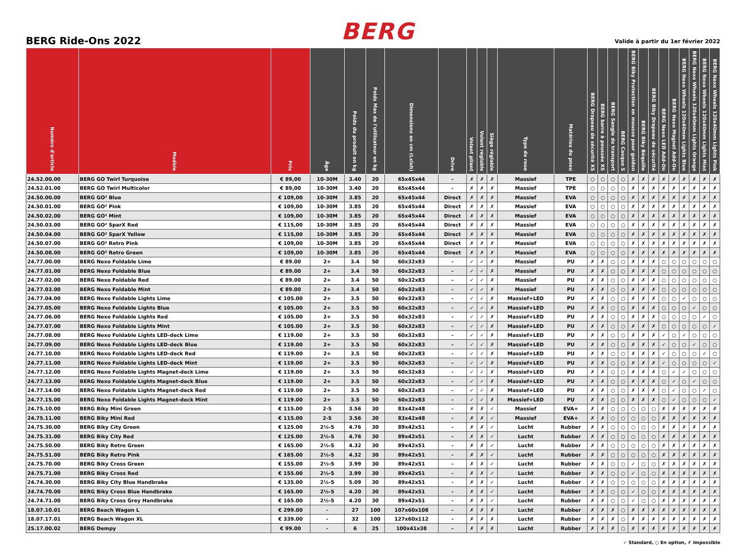BERG Ride-Ons 2022
BERG
Valide à partir du 1er février 2022
| Numéro d'article | Modèle | Prix | Âge | Poids du produit en kg | Poids Max de l'utilisateur en kg | Dimensions en cm (Lxlxh) | Drive | Volant pliant | Volant réglable | Siège réglable | Type de roue | Matériau du pneu | BERG Drapeau de sécurité XS | BERG barre à poussée XS | BERG Sangle de transport | BERG Casque S | BERG Biky Protection en mousse pour guidon | BERG Biky Béquille | BERG Biky Drapeau de sécurité | BERG Nexo LED Add-On | BERG Nexo Magnet Add-On | BERG Nexo Wheels 120x40mm Lights Blue | BERG Nexo Wheels 120x40mm Lights Orange | BERG Nexo Wheels 120x40mm Lights Mint | BERG Nexo Wheels 120x40mm Lights Pink |
| --- | --- | --- | --- | --- | --- | --- | --- | --- | --- | --- | --- | --- | --- | --- | --- | --- | --- | --- | --- | --- | --- | --- | --- | --- | --- |
| 24.52.00.00 | BERG GO Twirl Turquoise | € 89,00 | 10-30M | 3.40 | 20 | 65x45x44 | - | ✗ | ✗ | ✗ | Massief | TPE | ○ | ○ | ○ | ○ | ✗ | ✗ | ✗ | ✗ | ✗ | ✗ | ✗ | ✗ | ✗ |
| 24.52.01.00 | BERG GO Twirl Multicolor | € 89,00 | 10-30M | 3.40 | 20 | 65x45x44 | - | ✗ | ✗ | ✗ | Massief | TPE | ○ | ○ | ○ | ○ | ✗ | ✗ | ✗ | ✗ | ✗ | ✗ | ✗ | ✗ | ✗ |
| 24.50.00.00 | BERG GO² Blue | € 109,00 | 10-30M | 3.85 | 20 | 65x45x44 | Direct | ✗ | ✗ | ✗ | Massief | EVA | ○ | ○ | ○ | ○ | ✗ | ✗ | ✗ | ✗ | ✗ | ✗ | ✗ | ✗ | ✗ |
| 24.50.01.00 | BERG GO² Pink | € 109,00 | 10-30M | 3.85 | 20 | 65x45x44 | Direct | ✗ | ✗ | ✗ | Massief | EVA | ○ | ○ | ○ | ○ | ✗ | ✗ | ✗ | ✗ | ✗ | ✗ | ✗ | ✗ | ✗ |
| 24.50.02.00 | BERG GO² Mint | € 109,00 | 10-30M | 3.85 | 20 | 65x45x44 | Direct | ✗ | ✗ | ✗ | Massief | EVA | ○ | ○ | ○ | ○ | ✗ | ✗ | ✗ | ✗ | ✗ | ✗ | ✗ | ✗ | ✗ |
| 24.50.03.00 | BERG GO² SparX Red | € 115,00 | 10-30M | 3.85 | 20 | 65x45x44 | Direct | ✗ | ✗ | ✗ | Massief | EVA | ○ | ○ | ○ | ○ | ✗ | ✗ | ✗ | ✗ | ✗ | ✗ | ✗ | ✗ | ✗ |
| 24.50.04.00 | BERG GO² SparX Yellow | € 115,00 | 10-30M | 3.85 | 20 | 65x45x44 | Direct | ✗ | ✗ | ✗ | Massief | EVA | ○ | ○ | ○ | ○ | ✗ | ✗ | ✗ | ✗ | ✗ | ✗ | ✗ | ✗ | ✗ |
| 24.50.07.00 | BERG GO² Retro Pink | € 109,00 | 10-30M | 3.85 | 20 | 65x45x44 | Direct | ✗ | ✗ | ✗ | Massief | EVA | ○ | ○ | ○ | ○ | ✗ | ✗ | ✗ | ✗ | ✗ | ✗ | ✗ | ✗ | ✗ |
| 24.50.08.00 | BERG GO² Retro Green | € 109,00 | 10-30M | 3.85 | 20 | 65x45x44 | Direct | ✗ | ✗ | ✗ | Massief | EVA | ○ | ○ | ○ | ○ | ✗ | ✗ | ✗ | ✗ | ✗ | ✗ | ✗ | ✗ | ✗ |
| 24.77.00.00 | BERG Nexo Foldable Lime | € 89.00 | 2+ | 3.4 | 50 | 60x32x83 | - | ✓ | ✓ | ✗ | Massief | PU | ✗ | ✗ | ○ | ○ | ✗ | ✗ | ✗ | ○ | ○ | ○ | ○ | ○ | ○ |
| 24.77.01.00 | BERG Nexo Foldable Blue | € 89.00 | 2+ | 3.4 | 50 | 60x32x83 | - | ✓ | ✓ | ✗ | Massief | PU | ✗ | ✗ | ○ | ○ | ✗ | ✗ | ✗ | ○ | ○ | ○ | ○ | ○ | ○ |
| 24.77.02.00 | BERG Nexo Foldable Red | € 89.00 | 2+ | 3.4 | 50 | 60x32x83 | - | ✓ | ✓ | ✗ | Massief | PU | ✗ | ✗ | ○ | ○ | ✗ | ✗ | ✗ | ○ | ○ | ○ | ○ | ○ | ○ |
| 24.77.03.00 | BERG Nexo Foldable Mint | € 89.00 | 2+ | 3.4 | 50 | 60x32x83 | - | ✓ | ✓ | ✗ | Massief | PU | ✗ | ✗ | ○ | ○ | ✗ | ✗ | ✗ | ○ | ○ | ○ | ○ | ○ | ○ |
| 24.77.04.00 | BERG Nexo Foldable Lights Lime | € 105.00 | 2+ | 3.5 | 50 | 60x32x83 | - | ✓ | ✓ | ✗ | Massief+LED | PU | ✗ | ✗ | ○ | ○ | ✗ | ✗ | ✗ | ○ | ○ | ✓ | ○ | ○ | ○ |
| 24.77.05.00 | BERG Nexo Foldable Lights Blue | € 105.00 | 2+ | 3.5 | 50 | 60x32x83 | - | ✓ | ✓ | ✗ | Massief+LED | PU | ✗ | ✗ | ○ | ○ | ✗ | ✗ | ✗ | ○ | ○ | ○ | ✓ | ○ | ○ |
| 24.77.06.00 | BERG Nexo Foldable Lights Red | € 105.00 | 2+ | 3.5 | 50 | 60x32x83 | - | ✓ | ✓ | ✗ | Massief+LED | PU | ✗ | ✗ | ○ | ○ | ✗ | ✗ | ✗ | ○ | ○ | ○ | ○ | ✓ | ○ |
| 24.77.07.00 | BERG Nexo Foldable Lights Mint | € 105.00 | 2+ | 3.5 | 50 | 60x32x83 | - | ✓ | ✓ | ✗ | Massief+LED | PU | ✗ | ✗ | ○ | ○ | ✗ | ✗ | ✗ | ○ | ○ | ○ | ○ | ○ | ✓ |
| 24.77.08.00 | BERG Nexo Foldable Lights LED-deck Lime | € 119.00 | 2+ | 3.5 | 50 | 60x32x83 | - | ✓ | ✓ | ✗ | Massief+LED | PU | ✗ | ✗ | ○ | ○ | ✗ | ✗ | ✗ | ✓ | ○ | ✓ | ○ | ○ | ○ |
| 24.77.09.00 | BERG Nexo Foldable Lights LED-deck Blue | € 119.00 | 2+ | 3.5 | 50 | 60x32x83 | - | ✓ | ✓ | ✗ | Massief+LED | PU | ✗ | ✗ | ○ | ○ | ✗ | ✗ | ✗ | ✓ | ○ | ○ | ✓ | ○ | ○ |
| 24.77.10.00 | BERG Nexo Foldable Lights LED-deck Red | € 119.00 | 2+ | 3.5 | 50 | 60x32x83 | - | ✓ | ✓ | ✗ | Massief+LED | PU | ✗ | ✗ | ○ | ○ | ✗ | ✗ | ✗ | ✓ | ○ | ○ | ○ | ✓ | ○ |
| 24.77.11.00 | BERG Nexo Foldable Lights LED-deck Mint | € 119.00 | 2+ | 3.5 | 50 | 60x32x83 | - | ✓ | ✓ | ✗ | Massief+LED | PU | ✗ | ✗ | ○ | ○ | ✗ | ✗ | ✗ | ✓ | ○ | ○ | ○ | ○ | ✓ |
| 24.77.12.00 | BERG Nexo Foldable Lights Magnet-deck Lime | € 119.00 | 2+ | 3.5 | 50 | 60x32x83 | - | ✓ | ✓ | ✗ | Massief+LED | PU | ✗ | ✗ | ○ | ○ | ✗ | ✗ | ✗ | ○ | ✓ | ✓ | ○ | ○ | ○ |
| 24.77.13.00 | BERG Nexo Foldable Lights Magnet-deck Blue | € 119.00 | 2+ | 3.5 | 50 | 60x32x83 | - | ✓ | ✓ | ✗ | Massief+LED | PU | ✗ | ✗ | ○ | ○ | ✗ | ✗ | ✗ | ○ | ✓ | ○ | ✓ | ○ | ○ |
| 24.77.14.00 | BERG Nexo Foldable Lights Magnet-deck Red | € 119.00 | 2+ | 3.5 | 50 | 60x32x83 | - | ✓ | ✓ | ✗ | Massief+LED | PU | ✗ | ✗ | ○ | ○ | ✗ | ✗ | ✗ | ○ | ✓ | ○ | ○ | ✓ | ○ |
| 24.77.15.00 | BERG Nexo Foldable Lights Magnet-deck Mint | € 119.00 | 2+ | 3.5 | 50 | 60x32x83 | - | ✓ | ✓ | ✗ | Massief+LED | PU | ✗ | ✗ | ○ | ○ | ✗ | ✗ | ✗ | ○ | ✓ | ○ | ○ | ○ | ✓ |
| 24.75.10.00 | BERG Biky Mini Green | € 115.00 | 2-5 | 3.56 | 30 | 83x42x48 | - | ✗ | ✗ | ✓ | Massief | EVA+ | ✗ | ✗ | ○ | ○ | ○ | ○ | ○ | ✗ | ✗ | ✗ | ✗ | ✗ | ✗ |
| 24.75.11.00 | BERG Biky Mini Red | € 115.00 | 2-5 | 3.56 | 30 | 83x42x48 | - | ✗ | ✗ | ✓ | Massief | EVA+ | ✗ | ✗ | ○ | ○ | ○ | ○ | ○ | ✗ | ✗ | ✗ | ✗ | ✗ | ✗ |
| 24.75.30.00 | BERG Biky City Green | € 125.00 | 2½-5 | 4.76 | 30 | 89x42x51 | - | ✗ | ✗ | ✓ | Lucht | Rubber | ✗ | ✗ | ○ | ○ | ○ | ○ | ○ | ✗ | ✗ | ✗ | ✗ | ✗ | ✗ |
| 24.75.31.00 | BERG Biky City Red | € 125.00 | 2½-5 | 4.76 | 30 | 89x42x51 | - | ✗ | ✗ | ✓ | Lucht | Rubber | ✗ | ✗ | ○ | ○ | ○ | ○ | ○ | ✗ | ✗ | ✗ | ✗ | ✗ | ✗ |
| 24.75.50.00 | BERG Biky Retro Green | € 165.00 | 2½-5 | 4.32 | 30 | 89x42x51 | - | ✗ | ✗ | ✓ | Lucht | Rubber | ✗ | ✗ | ○ | ○ | ○ | ○ | ○ | ✗ | ✗ | ✗ | ✗ | ✗ | ✗ |
| 24.75.51.00 | BERG Biky Retro Pink | € 165.00 | 2½-5 | 4.32 | 30 | 89x42x51 | - | ✗ | ✗ | ✓ | Lucht | Rubber | ✗ | ✗ | ○ | ○ | ○ | ○ | ○ | ✗ | ✗ | ✗ | ✗ | ✗ | ✗ |
| 24.75.70.00 | BERG Biky Cross Green | € 155.00 | 2½-5 | 3.99 | 30 | 89x42x51 | - | ✗ | ✗ | ✓ | Lucht | Rubber | ✗ | ✗ | ○ | ○ | ✓ | ○ | ○ | ✗ | ✗ | ✗ | ✗ | ✗ | ✗ |
| 24.75.71.00 | BERG Biky Cross Red | € 155.00 | 2½-5 | 3.99 | 30 | 89x42x51 | - | ✗ | ✗ | ✓ | Lucht | Rubber | ✗ | ✗ | ○ | ○ | ✓ | ○ | ○ | ✗ | ✗ | ✗ | ✗ | ✗ | ✗ |
| 24.74.30.00 | BERG Biky City Blue Handbrake | € 135.00 | 2½-5 | 5.09 | 30 | 89x42x51 | - | ✗ | ✗ | ✓ | Lucht | Rubber | ✗ | ✗ | ○ | ○ | ○ | ○ | ○ | ✗ | ✗ | ✗ | ✗ | ✗ | ✗ |
| 24.74.70.00 | BERG Biky Cross Blue Handbrake | € 165.00 | 2½-5 | 4.20 | 30 | 89x42x51 | - | ✗ | ✗ | ✓ | Lucht | Rubber | ✗ | ✗ | ○ | ○ | ✓ | ○ | ○ | ✗ | ✗ | ✗ | ✗ | ✗ | ✗ |
| 24.74.71.00 | BERG Biky Cross Grey Handbrake | € 165.00 | 2½-5 | 4.20 | 30 | 89x42x51 | - | ✗ | ✗ | ✓ | Lucht | Rubber | ✗ | ✗ | ○ | ○ | ✓ | ○ | ○ | ✗ | ✗ | ✗ | ✗ | ✗ | ✗ |
| 18.07.10.01 | BERG Beach Wagon L | € 299.00 | - | 27 | 100 | 107x60x108 | - | ✗ | ✗ | ✗ | Lucht | Rubber | ✗ | ✗ | ✗ | ○ | ✗ | ✗ | ✗ | ✗ | ✗ | ✗ | ✗ | ✗ | ✗ |
| 18.07.17.01 | BERG Beach Wagon XL | € 339.00 | - | 32 | 100 | 127x60x112 | - | ✗ | ✗ | ✗ | Lucht | Rubber | ✗ | ✗ | ✗ | ○ | ✗ | ✗ | ✗ | ✗ | ✗ | ✗ | ✗ | ✗ | ✗ |
| 25.17.00.02 | BERG Dempy | € 99.00 | - | 6 | 25 | 100x41x38 | - | ✗ | ✗ | ✗ | Lucht | Rubber | ✗ | ✗ | ✗ | ○ | ✗ | ✗ | ✗ | ✗ | ✗ | ✗ | ✗ | ✗ | ✗ |
✓ Standard, ○ En option, ✗ Impossible